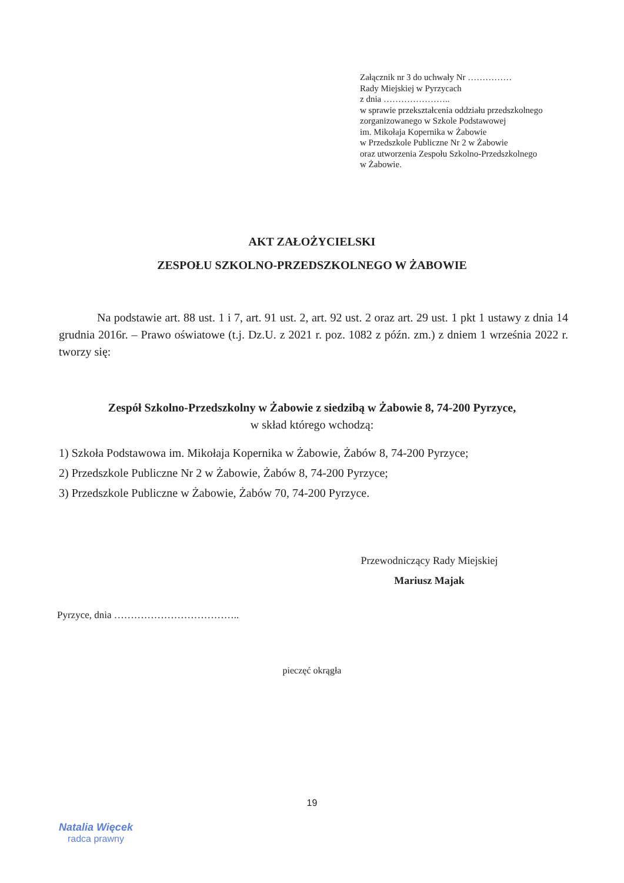Załącznik nr 3 do uchwały Nr ……………
Rady Miejskiej w Pyrzycach
z dnia …………………..
w sprawie przekształcenia oddziału przedszkolnego
zorganizowanego w Szkole Podstawowej
im. Mikołaja Kopernika w Żabowie
w Przedszkole Publiczne Nr 2 w Żabowie
oraz utworzenia Zespołu Szkolno-Przedszkolnego
w Żabowie.
AKT ZAŁOŻYCIELSKI
ZESPOŁU SZKOLNO-PRZEDSZKOLNEGO W ŻABOWIE
Na podstawie art. 88 ust. 1 i 7, art. 91 ust. 2, art. 92 ust. 2 oraz art. 29 ust. 1 pkt 1 ustawy z dnia 14 grudnia 2016r. – Prawo oświatowe (t.j. Dz.U. z 2021 r. poz. 1082 z późn. zm.) z dniem 1 września 2022 r. tworzy się:
Zespół Szkolno-Przedszkolny w Żabowie z siedzibą w Żabowie 8, 74-200 Pyrzyce,
w skład którego wchodzą:
1) Szkoła Podstawowa im. Mikołaja Kopernika w Żabowie, Żabów 8, 74-200 Pyrzyce;
2) Przedszkole Publiczne Nr 2 w Żabowie, Żabów 8, 74-200 Pyrzyce;
3) Przedszkole Publiczne w Żabowie, Żabów 70, 74-200 Pyrzyce.
Przewodniczący Rady Miejskiej
Mariusz Majak
Pyrzyce, dnia ………………………………..
pieczęć okrągła
19
Natalia Więcek
radca prawny